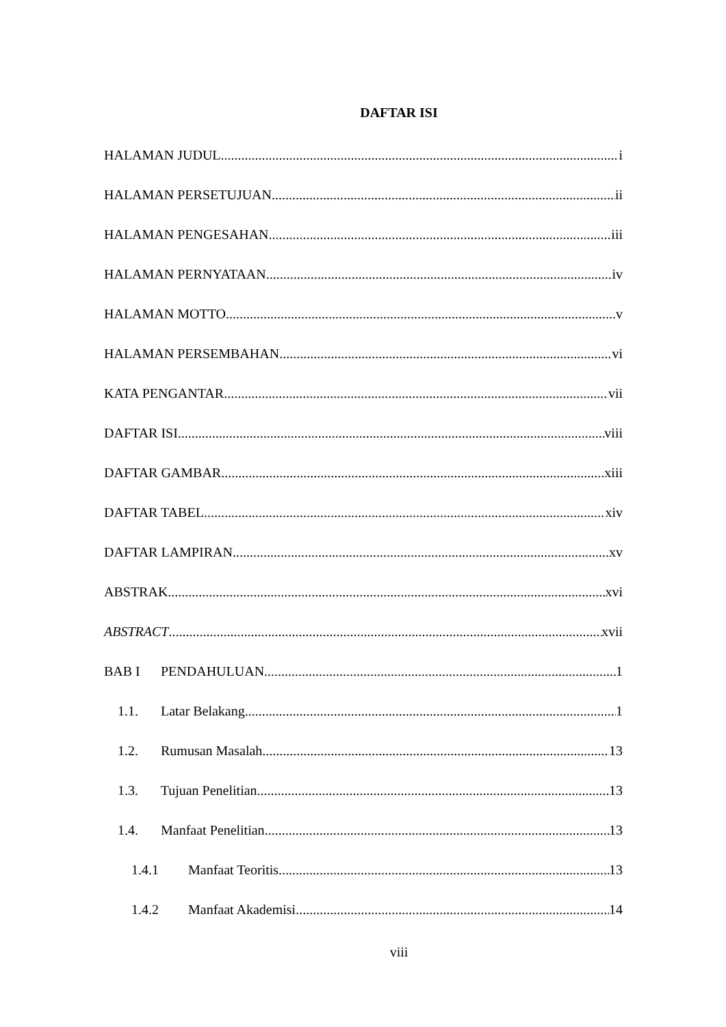DAFTAR ISI
HALAMAN JUDUL i
HALAMAN PERSETUJUAN ii
HALAMAN PENGESAHAN iii
HALAMAN PERNYATAAN iv
HALAMAN MOTTO v
HALAMAN PERSEMBAHAN vi
KATA PENGANTAR vii
DAFTAR ISI viii
DAFTAR GAMBAR xiii
DAFTAR TABEL xiv
DAFTAR LAMPIRAN xv
ABSTRAK xvi
ABSTRACT xvii
BAB I PENDAHULUAN 1
1.1. Latar Belakang 1
1.2. Rumusan Masalah 13
1.3. Tujuan Penelitian 13
1.4. Manfaat Penelitian 13
1.4.1 Manfaat Teoritis 13
1.4.2 Manfaat Akademisi 14
viii